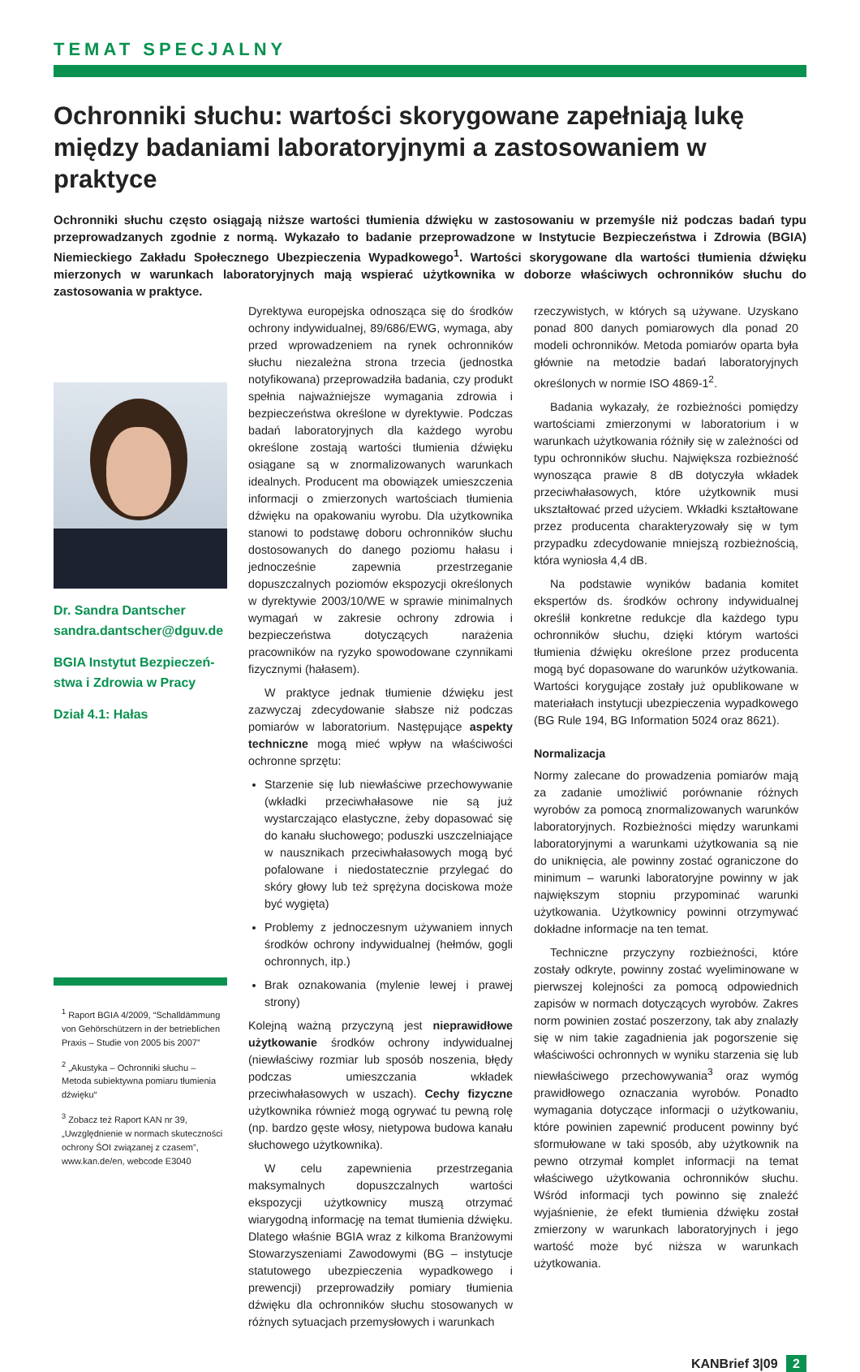TEMAT SPECJALNY
Ochronniki słuchu: wartości skorygowane zapełniają lukę między badaniami laboratoryjnymi a zastosowaniem w praktyce
Ochronniki słuchu często osiągają niższe wartości tłumienia dźwięku w zastosowaniu w przemyśle niż podczas badań typu przeprowadzanych zgodnie z normą. Wykazało to badanie przeprowadzone w Instytucie Bezpieczeństwa i Zdrowia (BGIA) Niemieckiego Zakładu Społecznego Ubezpieczenia Wypadkowego<sup>1</sup>. Wartości skorygowane dla wartości tłumienia dźwięku mierzonych w warunkach laboratoryjnych mają wspierać użytkownika w doborze właściwych ochronników słuchu do zastosowania w praktyce.
Dr. Sandra Dantscher
sandra.dantscher@dguv.de
BGIA Instytut Bezpieczeń-stwa i Zdrowia w Pracy
Dział 4.1: Hałas
<sup>1</sup> Raport BGIA 4/2009, “Schalldämmung von Gehörschützern in der betrieblichen Praxis – Studie von 2005 bis 2007”
<sup>2</sup> „Akustyka – Ochronniki słuchu – Metoda subiektywna pomiaru tłumienia dźwięku“
<sup>3</sup> Zobacz też Raport KAN nr 39, „Uwzględnienie w normach skuteczności ochrony ŚOI związanej z czasem”, www.kan.de/en, webcode E3040
Dyrektywa europejska odnosząca się do środków ochrony indywidualnej, 89/686/EWG, wymaga, aby przed wprowadzeniem na rynek ochronników słuchu niezależna strona trzecia (jednostka notyfikowana) przeprowadziła badania, czy produkt spełnia najważniejsze wymagania zdrowia i bezpieczeństwa określone w dyrektywie. Podczas badań laboratoryjnych dla każdego wyrobu określone zostają wartości tłumienia dźwięku osiągane są w znormalizowanych warunkach idealnych. Producent ma obowiązek umieszczenia informacji o zmierzonych wartościach tłumienia dźwięku na opakowaniu wyrobu. Dla użytkownika stanowi to podstawę doboru ochronników słuchu dostosowanych do danego poziomu hałasu i jednocześnie zapewnia przestrzeganie dopuszczalnych poziomów ekspozycji określonych w dyrektywie 2003/10/WE w sprawie minimalnych wymagań w zakresie ochrony zdrowia i bezpieczeństwa dotyczących narażenia pracowników na ryzyko spowodowane czynnikami fizycznymi (hałasem).
W praktyce jednak tłumienie dźwięku jest zazwyczaj zdecydowanie słabsze niż podczas pomiarów w laboratorium. Następujące aspekty techniczne mogą mieć wpływ na właściwości ochronne sprzętu:
Starzenie się lub niewłaściwe przechowywanie (wkładki przeciwhałasowe nie są już wystarczająco elastyczne, żeby dopasować się do kanału słuchowego; poduszki uszczelniające w nausznikach przeciwhałasowych mogą być pofalowane i niedostatecznie przylegać do skóry głowy lub też sprężyna dociskowa może być wygięta)
Problemy z jednoczesnym używaniem innych środków ochrony indywidualnej (hełmów, gogli ochronnych, itp.)
Brak oznakowania (mylenie lewej i prawej strony)
Kolejną ważną przyczyną jest nieprawidłowe użytkowanie środków ochrony indywidualnej (niewłaściwy rozmiar lub sposób noszenia, błędy podczas umieszczania wkładek przeciwhałasowych w uszach). Cechy fizyczne użytkownika również mogą ogrywać tu pewną rolę (np. bardzo gęste włosy, nietypowa budowa kanału słuchowego użytkownika).
W celu zapewnienia przestrzegania maksymalnych dopuszczalnych wartości ekspozycji użytkownicy muszą otrzymać wiarygodną informację na temat tłumienia dźwięku. Dlatego właśnie BGIA wraz z kilkoma Branżowymi Stowarzyszeniami Zawodowymi (BG – instytucje statutowego ubezpieczenia wypadkowego i prewencji) przeprowadziły pomiary tłumienia dźwięku dla ochronników słuchu stosowanych w różnych sytuacjach przemysłowych i warunkach
rzeczywistych, w których są używane. Uzyskano ponad 800 danych pomiarowych dla ponad 20 modeli ochronników. Metoda pomiarów oparta była głównie na metodzie badań laboratoryjnych określonych w normie ISO 4869-1<sup>2</sup>.
Badania wykazały, że rozbieżności pomiędzy wartościami zmierzonymi w laboratorium i w warunkach użytkowania różniły się w zależności od typu ochronników słuchu. Największa rozbieżność wynosząca prawie 8 dB dotyczyła wkładek przeciwhałasowych, które użytkownik musi ukształtować przed użyciem. Wkładki kształtowane przez producenta charakteryzowały się w tym przypadku zdecydowanie mniejszą rozbieżnością, która wyniosła 4,4 dB.
Na podstawie wyników badania komitet ekspertów ds. środków ochrony indywidualnej określił konkretne redukcje dla każdego typu ochronników słuchu, dzięki którym wartości tłumienia dźwięku określone przez producenta mogą być dopasowane do warunków użytkowania. Wartości korygujące zostały już opublikowane w materiałach instytucji ubezpieczenia wypadkowego (BG Rule 194, BG Information 5024 oraz 8621).
Normalizacja
Normy zalecane do prowadzenia pomiarów mają za zadanie umożliwić porównanie różnych wyrobów za pomocą znormalizowanych warunków laboratoryjnych. Rozbieżności między warunkami laboratoryjnymi a warunkami użytkowania są nie do uniknięcia, ale powinny zostać ograniczone do minimum – warunki laboratoryjne powinny w jak największym stopniu przypominać warunki użytkowania. Użytkownicy powinni otrzymywać dokładne informacje na ten temat.
Techniczne przyczyny rozbieżności, które zostały odkryte, powinny zostać wyeliminowane w pierwszej kolejności za pomocą odpowiednich zapisów w normach dotyczących wyrobów. Zakres norm powinien zostać poszerzony, tak aby znalazły się w nim takie zagadnienia jak pogorszenie się właściwości ochronnych w wyniku starzenia się lub niewłaściwego przechowywania<sup>3</sup> oraz wymóg prawidłowego oznaczania wyrobów. Ponadto wymagania dotyczące informacji o użytkowaniu, które powinien zapewnić producent powinny być sformułowane w taki sposób, aby użytkownik na pewno otrzymał komplet informacji na temat właściwego użytkowania ochronników słuchu. Wśród informacji tych powinno się znaleźć wyjaśnienie, że efekt tłumienia dźwięku został zmierzony w warunkach laboratoryjnych i jego wartość może być niższa w warunkach użytkowania.
KANBrief 3|09 2